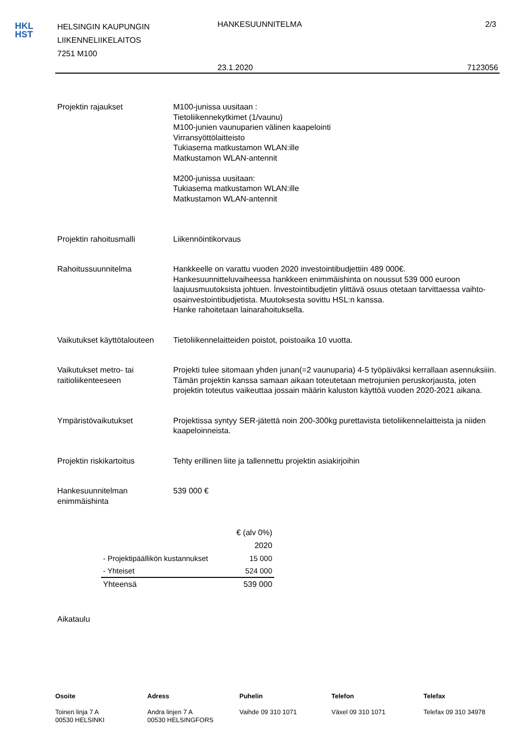HKL
HST
HELSINGIN KAUPUNGIN
LIIKENNELIIKELAITOS
7251 M100
HANKESUUNNITELMA 2/3
23.1.2020 7123056
Projektin rajaukset M100-junissa uusitaan :
Tietoliikennekytkimet (1/vaunu)
M100-junien vaunuparien välinen kaapelointi
Virransyöttölaitteisto
Tukiasema matkustamon WLAN:ille
Matkustamon WLAN-antennit
M200-junissa uusitaan:
Tukiasema matkustamon WLAN:ille
Matkustamon WLAN-antennit
Projektin rahoitusmalli Liikennöintikorvaus
Rahoitussuunnitelma Hankkeelle on varattu vuoden 2020 investointibudjettiin 489 000€. Hankesuunnitteluvaiheessa hankkeen enimmäishinta on noussut 539 000 euroon laajuusmuutoksista johtuen. Ínvestointibudjetin ylittävä osuus otetaan tarvittaessa vaihto-osainvestointibudjetista. Muutoksesta sovittu HSL:n kanssa.
Hanke rahoitetaan lainarahoituksella.
Vaikutukset käyttötalouteen
Tietoliikennelaitteiden poistot, poistoaika 10 vuotta.
Vaikutukset metro- tai raitioliikenteeseen
Projekti tulee sitomaan yhden junan(=2 vaunuparia) 4-5 työpäiväksi kerrallaan asennuksiiin. Tämän projektin kanssa samaan aikaan toteutetaan metrojunien peruskorjausta, joten projektin toteutus vaikeuttaa jossain määrin kaluston käyttöä vuoden 2020-2021 aikana.
Ympäristövaikutukset Projektissa syntyy SER-jätettä noin 200-300kg purettavista tietoliikennelaitteista ja niiden kaapeloinneista.
Projektin riskikartoitus Tehty erillinen liite ja tallennettu projektin asiakirjoihin
Hankesuunnitelman enimmäishinta
539 000 €
| | € (alv 0%) |
| | 2020 |
| - Projektipäällikön kustannukset | 15 000 |
| - Yhteiset | 524 000 |
| Yhteensä | 539 000 |
Aikataulu
Osoite
Toinen linja 7 A
00530 HELSINKI
Adress
Andra linjen 7 A
00530 HELSINGFORS
Puhelin
Vaihde 09 310 1071
Telefon
Växel 09 310 1071
Telefax
Telefax 09 310 34978